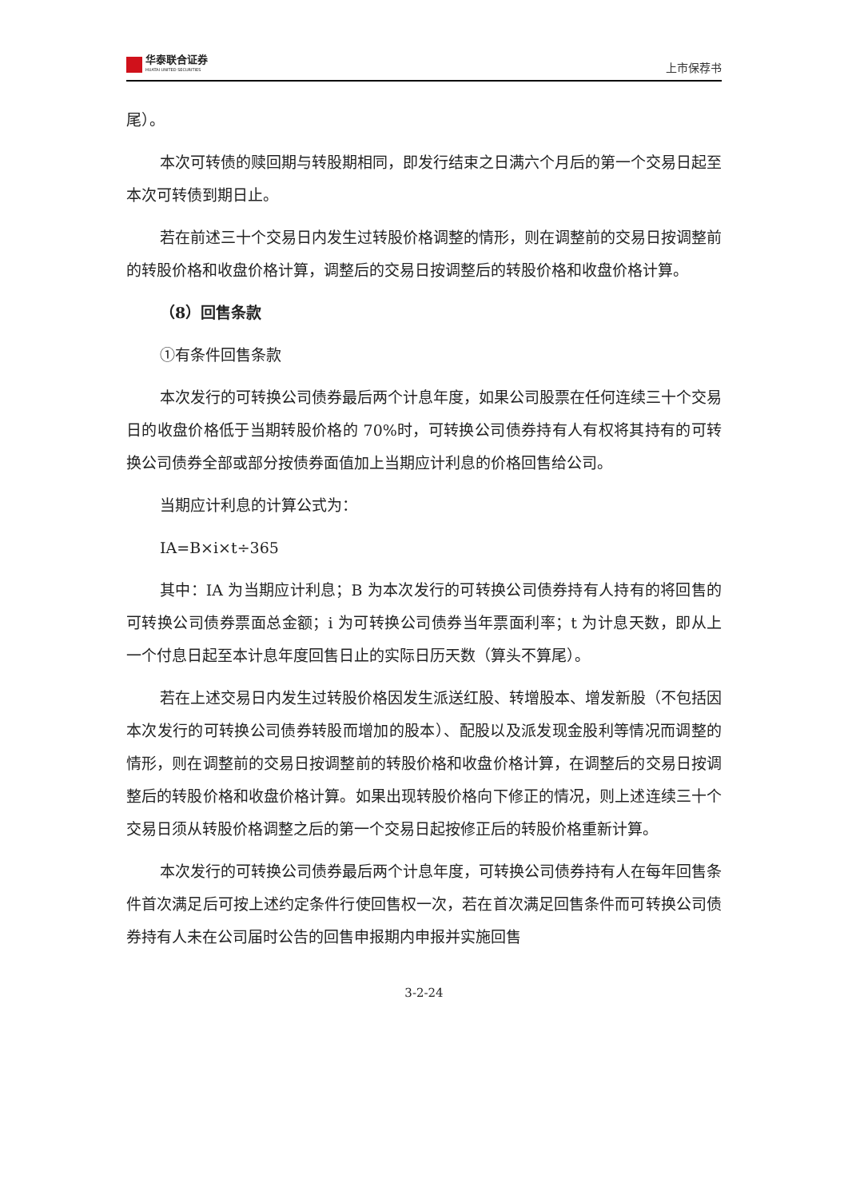华泰联合证券
HUATAI UNITED SECURITIES
上市保荐书
尾）。
本次可转债的赎回期与转股期相同，即发行结束之日满六个月后的第一个交易日起至本次可转债到期日止。
若在前述三十个交易日内发生过转股价格调整的情形，则在调整前的交易日按调整前的转股价格和收盘价格计算，调整后的交易日按调整后的转股价格和收盘价格计算。
（8）回售条款
①有条件回售条款
本次发行的可转换公司债券最后两个计息年度，如果公司股票在任何连续三十个交易日的收盘价格低于当期转股价格的 70%时，可转换公司债券持有人有权将其持有的可转换公司债券全部或部分按债券面值加上当期应计利息的价格回售给公司。
当期应计利息的计算公式为：
IA=B×i×t÷365
其中：IA 为当期应计利息；B 为本次发行的可转换公司债券持有人持有的将回售的可转换公司债券票面总金额；i 为可转换公司债券当年票面利率；t 为计息天数，即从上一个付息日起至本计息年度回售日止的实际日历天数（算头不算尾）。
若在上述交易日内发生过转股价格因发生派送红股、转增股本、增发新股（不包括因本次发行的可转换公司债券转股而增加的股本）、配股以及派发现金股利等情况而调整的情形，则在调整前的交易日按调整前的转股价格和收盘价格计算，在调整后的交易日按调整后的转股价格和收盘价格计算。如果出现转股价格向下修正的情况，则上述连续三十个交易日须从转股价格调整之后的第一个交易日起按修正后的转股价格重新计算。
本次发行的可转换公司债券最后两个计息年度，可转换公司债券持有人在每年回售条件首次满足后可按上述约定条件行使回售权一次，若在首次满足回售条件而可转换公司债券持有人未在公司届时公告的回售申报期内申报并实施回售
3-2-24